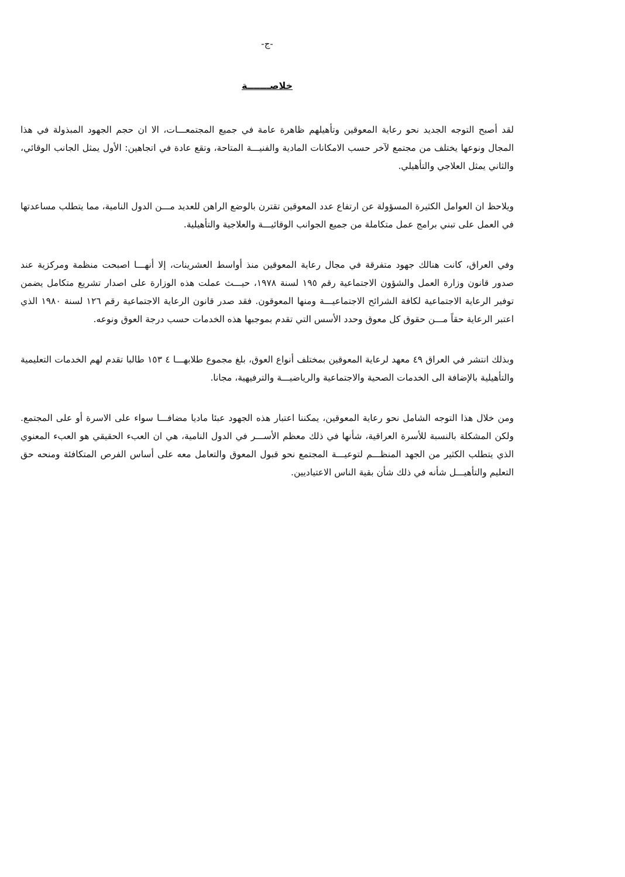-ج-
خلاصـــــــة
لقد أصبح التوجه الجديد نحو رعاية المعوقين وتأهيلهم ظاهرة عامة في جميع المجتمعـــات، الا ان حجم الجهود المبذولة في هذا المجال ونوعها يختلف من مجتمع لآخر حسب الامكانات المادية والفنيـــة المتاحة، وتقع عادة في اتجاهين: الأول يمثل الجانب الوقائي، والثاني يمثل العلاجي والتأهيلي.
ويلاحظ ان العوامل الكثيرة المسؤولة عن ارتفاع عدد المعوقين تقترن بالوضع الراهن للعديد مـــن الدول النامية، مما يتطلب مساعدتها في العمل على تبني برامج عمل متكاملة من جميع الجوانب الوقائيـــة والعلاجية والتأهيلية.
وفي العراق، كانت هنالك جهود متفرقة في مجال رعاية المعوقين منذ أواسط العشرينات، إلا أنهـــا اصبحت منظمة ومركزية عند صدور قانون وزارة العمل والشؤون الاجتماعية رقم ١٩٥ لسنة ١٩٧٨، حيـــث عملت هذه الوزارة على اصدار تشريع متكامل يضمن توفير الرعاية الاجتماعية لكافة الشرائح الاجتماعيـــة ومنها المعوقون. فقد صدر قانون الرعاية الاجتماعية رقم ١٢٦ لسنة ١٩٨٠ الذي اعتبر الرعاية حقاً مـــن حقوق كل معوق وحدد الأسس التي تقدم بموجبها هذه الخدمات حسب درجة العوق ونوعه.
وبذلك انتشر في العراق ٤٩ معهد لرعاية المعوقين بمختلف أنواع العوق، بلغ مجموع طلابهـــا ٤ ١٥٣ طالبا تقدم لهم الخدمات التعليمية والتأهيلية بالإضافة الى الخدمات الصحية والاجتماعية والرياضيـــة والترفيهية، مجانا.
ومن خلال هذا التوجه الشامل نحو رعاية المعوقين، يمكننا اعتبار هذه الجهود عبئا ماديا مضافـــا سواء على الاسرة أو على المجتمع. ولكن المشكلة بالنسبة للأسرة العراقية، شأنها في ذلك معظم الأســـر في الدول النامية، هي ان العبء الحقيقي هو العبء المعنوي الذي يتطلب الكثير من الجهد المنظـــم لتوعيـــة المجتمع نحو قبول المعوق والتعامل معه على أساس الفرص المتكافئة ومنحه حق التعليم والتأهيـــل شأنه في ذلك شأن بقية الناس الاعتياديين.